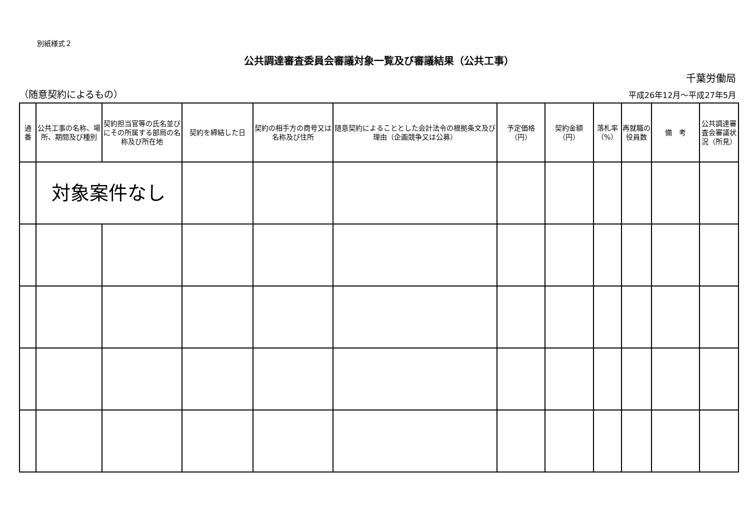別紙様式２
公共調達審査委員会審議対象一覧及び審議結果（公共工事）
千葉労働局
（随意契約によるもの） 平成26年12月～平成27年5月
| 通 番 | 公共工事の名称、場所、期間及び種別 | 契約担当官等の氏名並びにその所属する部局の名称及び所在地 | 契約を締結した日 | 契約の相手方の商号又は名称及び住所 | 随意契約によることとした会計法令の根拠条文及び理由（企画競争又は公募） | 予定価格 （円） | 契約金額 （円） | 落札率 （%） | 再就職の役員数 | 備 考 | 公共調達審査会審議状況（所見） |
| --- | --- | --- | --- | --- | --- | --- | --- | --- | --- | --- | --- |
| | 対象案件なし | | | | | | | | | | |